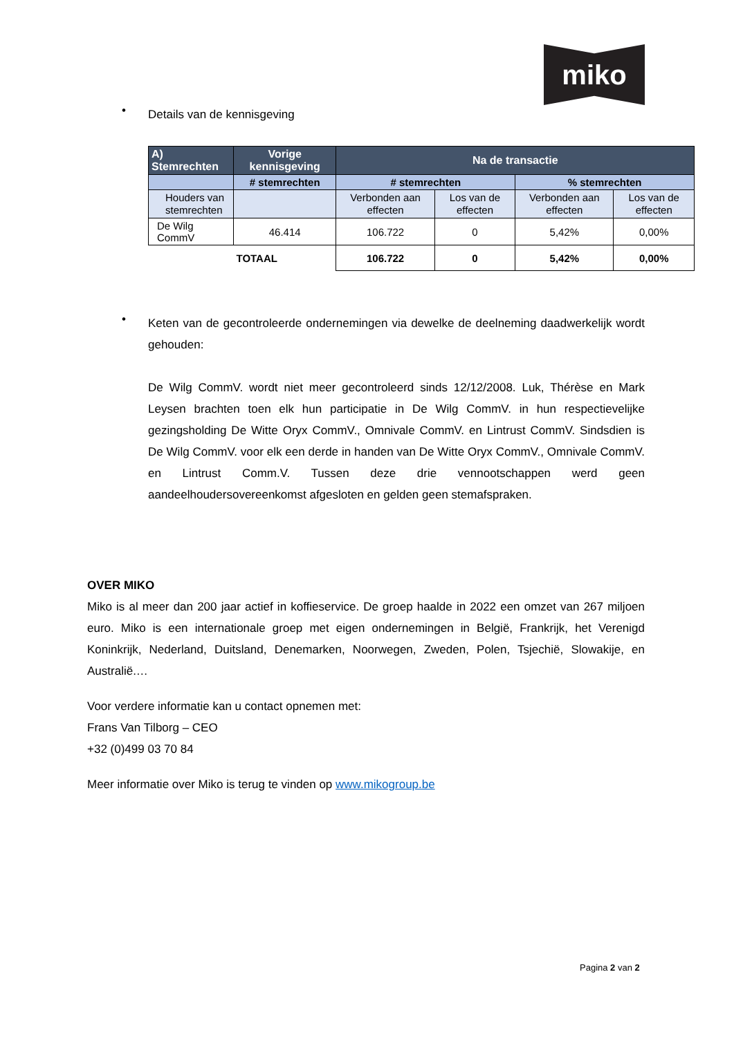miko
•
Details van de kennisgeving
| A) Stemrechten | Vorige kennisgeving | Na de transactie | | | |
| --- | --- | --- | --- | --- | --- |
| | # stemrechten | # stemrechten | | % stemrechten | |
| Houders van stemrechten | | Verbonden aan effecten | Los van de effecten | Verbonden aan effecten | Los van de effecten |
| De Wilg CommV | 46.414 | 106.722 | 0 | 5,42% | 0,00% |
| | TOTAAL | 106.722 | 0 | 5,42% | 0,00% |
•
Keten van de gecontroleerde ondernemingen via dewelke de deelneming daadwerkelijk wordt gehouden:
De Wilg CommV. wordt niet meer gecontroleerd sinds 12/12/2008. Luk, Thérèse en Mark Leysen brachten toen elk hun participatie in De Wilg CommV. in hun respectievelijke gezingsholding De Witte Oryx CommV., Omnivale CommV. en Lintrust CommV. Sindsdien is De Wilg CommV. voor elk een derde in handen van De Witte Oryx CommV., Omnivale CommV. en Lintrust Comm.V. Tussen deze drie vennootschappen werd geen aandeelhoudersovereenkomst afgesloten en gelden geen stemafspraken.
OVER MIKO
Miko is al meer dan 200 jaar actief in koffieservice. De groep haalde in 2022 een omzet van 267 miljoen euro. Miko is een internationale groep met eigen ondernemingen in België, Frankrijk, het Verenigd Koninkrijk, Nederland, Duitsland, Denemarken, Noorwegen, Zweden, Polen, Tsjechië, Slowakije, en Australië.…
Voor verdere informatie kan u contact opnemen met:
Frans Van Tilborg – CEO
+32 (0)499 03 70 84
Meer informatie over Miko is terug te vinden op www.mikogroup.be
Pagina 2 van 2